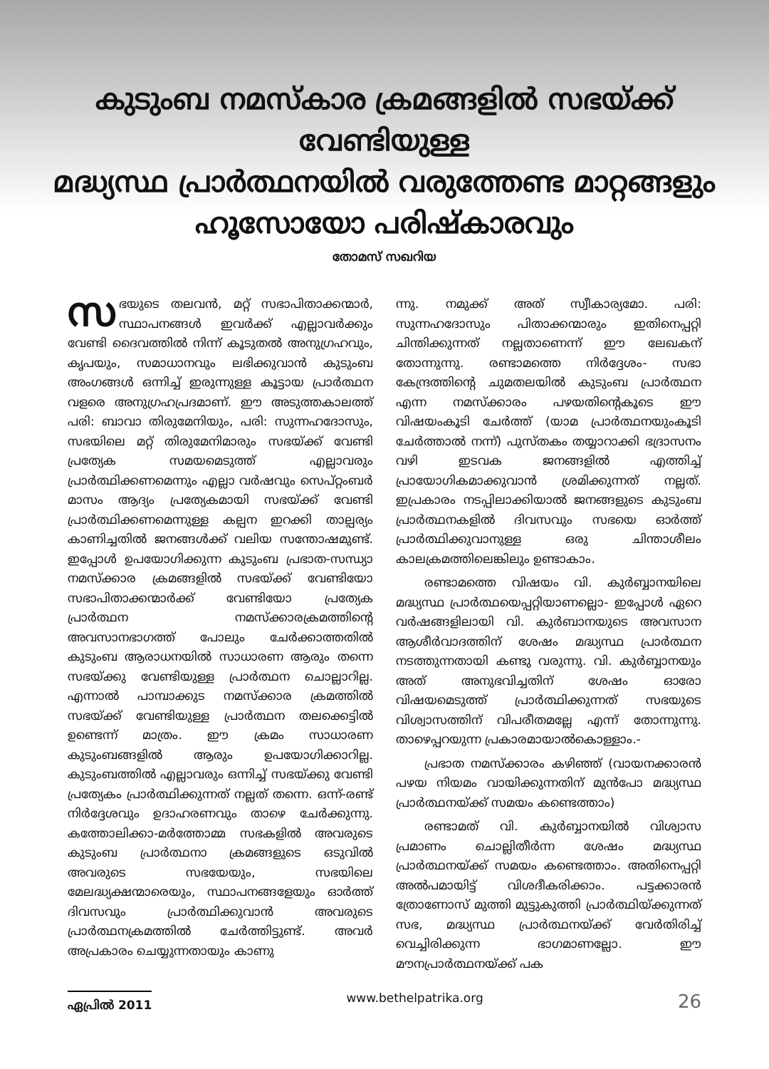കുടുംബ നമസ്കാര ക്രമങ്ങളിൽ സഭയ്ക്ക് വേണ്ടിയുള്ള
മദ്ധ്യസ്ഥ പ്രാർത്ഥനയിൽ വരുത്തേണ്ട മാറ്റങ്ങളും
ഹൂസോയോ പരിഷ്കാരവും
തോമസ് സഖറിയ
സഭയുടെ തലവൻ, മറ്റ് സഭാപിതാക്കന്മാർ, സ്ഥാപനങ്ങൾ ഇവർക്ക് എല്ലാവർക്കും വേണ്ടി ദൈവത്തിൽ നിന്ന് കൂടുതൽ അനുഗ്രഹവും, കൃപയും, സമാധാനവും ലഭിക്കുവാൻ കുടുംബ അംഗങ്ങൾ ഒന്നിച്ച് ഇരുന്നുള്ള കൂട്ടായ പ്രാർത്ഥന വളരെ അനുഗ്രഹപ്രദമാണ്. ഈ അടുത്തകാലത്ത് പരി: ബാവാ തിരുമേനിയും, പരി: സുന്നഹദോസും, സഭയിലെ മറ്റ് തിരുമേനിമാരും സഭയ്ക്ക് വേണ്ടി പ്രത്യേക സമയമെടുത്ത് എല്ലാവരും പ്രാർത്ഥിക്കണമെന്നും എല്ലാ വർഷവും സെപ്റ്റംബർ മാസം ആദ്യം പ്രത്യേകമായി സഭയ്ക്ക് വേണ്ടി പ്രാർത്ഥിക്കണമെന്നുള്ള കല്പന ഇറക്കി താല്പര്യം കാണിച്ചതിൽ ജനങ്ങൾക്ക് വലിയ സന്തോഷമുണ്ട്. ഇപ്പോൾ ഉപയോഗിക്കുന്ന കുടുംബ പ്രഭാത-സന്ധ്യാ നമസ്ക്കാര ക്രമങ്ങളിൽ സഭയ്ക്ക് വേണ്ടിയോ സഭാപിതാക്കന്മാർക്ക് വേണ്ടിയോ പ്രത്യേക പ്രാർത്ഥന നമസ്ക്കാരക്രമത്തിന്റെ അവസാനഭാഗത്ത് പോലും ചേർക്കാത്തതിൽ കുടുംബ ആരാധനയിൽ സാധാരണ ആരും തന്നെ സഭയ്ക്കു വേണ്ടിയുള്ള പ്രാർത്ഥന ചൊല്ലാറില്ല. എന്നാൽ പാമ്പാക്കുട നമസ്ക്കാര ക്രമത്തിൽ സഭയ്ക്ക് വേണ്ടിയുള്ള പ്രാർത്ഥന തലക്കെട്ടിൽ ഉണ്ടെന്ന് മാത്രം. ഈ ക്രമം സാധാരണ കുടുംബങ്ങളിൽ ആരും ഉപയോഗിക്കാറില്ല. കുടുംബത്തിൽ എല്ലാവരും ഒന്നിച്ച് സഭയ്ക്കു വേണ്ടി പ്രത്യേകം പ്രാർത്ഥിക്കുന്നത് നല്ലത് തന്നെ. ഒന്ന്-രണ്ട് നിർദ്ദേശവും ഉദാഹരണവും താഴെ ചേർക്കുന്നു. കത്തോലിക്കാ-മർത്തോമ്മ സഭകളിൽ അവരുടെ കുടുംബ പ്രാർത്ഥനാ ക്രമങ്ങളുടെ ഒടുവിൽ അവരുടെ സഭയേയും, സഭയിലെ മേലദ്ധ്യക്ഷന്മാരെയും, സ്ഥാപനങ്ങളേയും ഓർത്ത് ദിവസവും പ്രാർത്ഥിക്കുവാൻ അവരുടെ പ്രാർത്ഥനക്രമത്തിൽ ചേർത്തിട്ടുണ്ട്. അവർ അപ്രകാരം ചെയ്യുന്നതായും കാണു
ന്നു. നമുക്ക് അത് സ്വീകാര്യമോ. പരി: സുന്നഹദോസും പിതാക്കന്മാരും ഇതിനെപ്പറ്റി ചിന്തിക്കുന്നത് നല്ലതാണെന്ന് ഈ ലേഖകന് തോന്നുന്നു. രണ്ടാമത്തെ നിർദ്ദേശം- സഭാ കേന്ദ്രത്തിന്റെ ചുമതലയിൽ കുടുംബ പ്രാർത്ഥന എന്ന നമസ്ക്കാരം പഴയതിന്റെകൂടെ ഈ വിഷയംകൂടി ചേർത്ത് (യാമ പ്രാർത്ഥനയുംകൂടി ചേർത്താൽ നന്ന്) പുസ്തകം തയ്യാറാക്കി ഭദ്രാസനം വഴി ഇടവക ജനങ്ങളിൽ എത്തിച്ച് പ്രായോഗികമാക്കുവാൻ ശ്രമിക്കുന്നത് നല്ലത്. ഇപ്രകാരം നടപ്പിലാക്കിയാൽ ജനങ്ങളുടെ കുടുംബ പ്രാർത്ഥനകളിൽ ദിവസവും സഭയെ ഓർത്ത് പ്രാർത്ഥിക്കുവാനുള്ള ഒരു ചിന്താശീലം കാലക്രമത്തിലെങ്കിലും ഉണ്ടാകാം.
രണ്ടാമത്തെ വിഷയം വി. കുർബ്ബാനയിലെ മദ്ധ്യസ്ഥ പ്രാർത്ഥയെപ്പറ്റിയാണല്ലൊ- ഇപ്പോൾ ഏറെ വർഷങ്ങളിലായി വി. കുർബാനയുടെ അവസാന ആശീർവാദത്തിന് ശേഷം മദ്ധ്യസ്ഥ പ്രാർത്ഥന നടത്തുന്നതായി കണ്ടു വരുന്നു. വി. കുർബ്ബാനയും അത് അനുഭവിച്ചതിന് ശേഷം ഓരോ വിഷയമെടുത്ത് പ്രാർത്ഥിക്കുന്നത് സഭയുടെ വിശ്വാസത്തിന് വിപരീതമല്ലേ എന്ന് തോന്നുന്നു. താഴെപ്പറയുന്ന പ്രകാരമായാൽകൊള്ളാം.-
പ്രഭാത നമസ്ക്കാരം കഴിഞ്ഞ് (വായനക്കാരൻ പഴയ നിയമം വായിക്കുന്നതിന് മുൻപോ മദ്ധ്യസ്ഥ പ്രാർത്ഥനയ്ക്ക് സമയം കണ്ടെത്താം)
രണ്ടാമത് വി. കുർബ്ബാനയിൽ വിശ്വാസ പ്രമാണം ചൊല്ലിതീർന്ന ശേഷം മദ്ധ്യസ്ഥ പ്രാർത്ഥനയ്ക്ക് സമയം കണ്ടെത്താം. അതിനെപ്പറ്റി അൽപമായിട്ട് വിശദീകരിക്കാം. പട്ടക്കാരൻ ത്രോണോസ് മുത്തി മുട്ടുകുത്തി പ്രാർത്ഥിയ്ക്കുന്നത് സഭ, മദ്ധ്യസ്ഥ പ്രാർത്ഥനയ്ക്ക് വേർതിരിച്ച് വെച്ചിരിക്കുന്ന ഭാഗമാണല്ലോ. ഈ മൗനപ്രാർത്ഥനയ്ക്ക് പക
ഏപ്രിൽ 2011 www.bethelpatrika.org 26